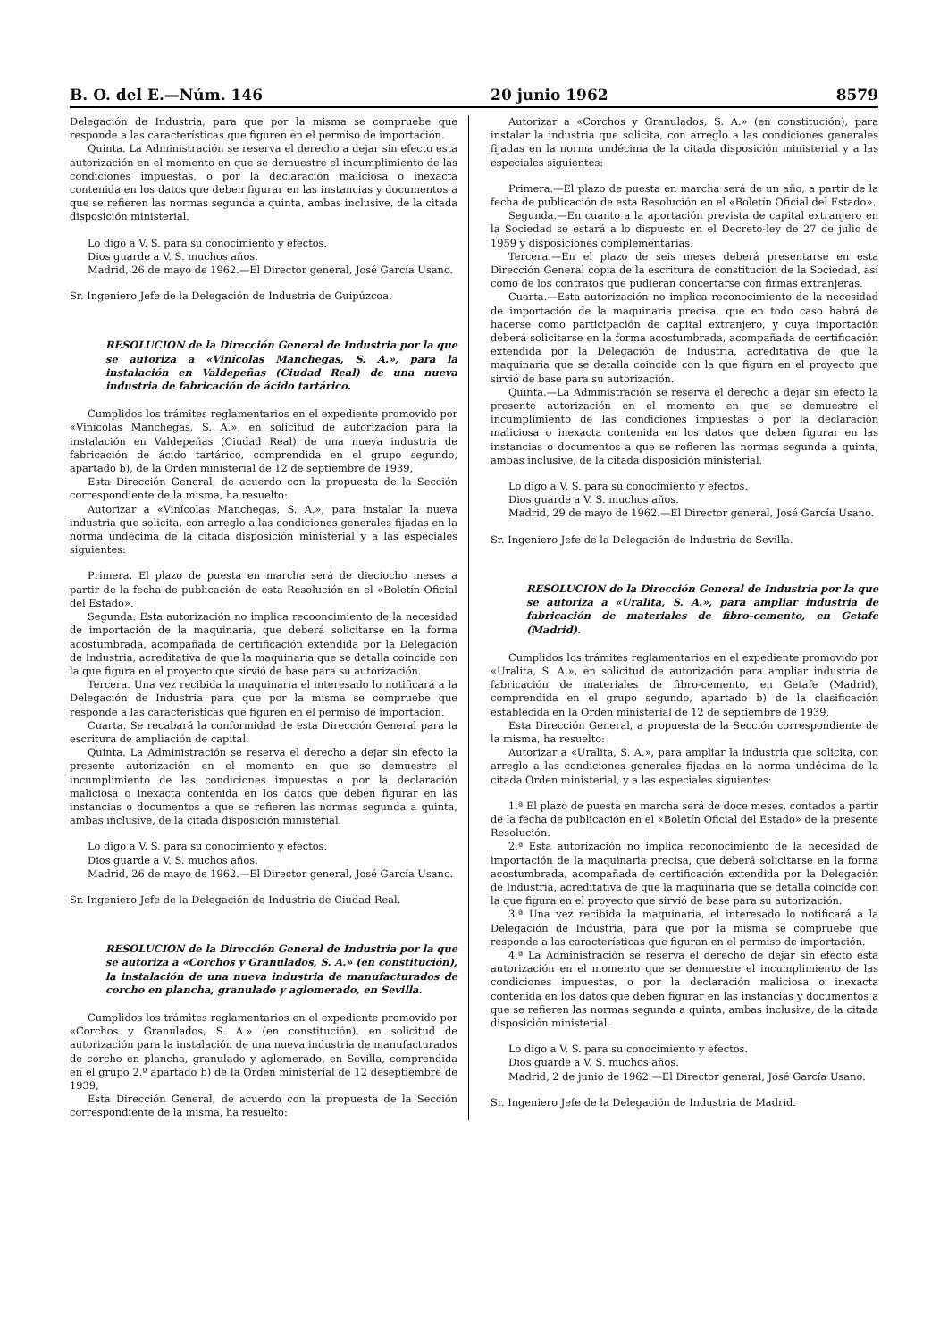B. O. del E.—Núm. 146 20 junio 1962 8579
Delegación de Industria, para que por la misma se compruebe que responde a las características que figuren en el permiso de importación.
Quinta. La Administración se reserva el derecho a dejar sin efecto esta autorización en el momento en que se demuestre el incumplimiento de las condiciones impuestas, o por la declaración maliciosa o inexacta contenida en los datos que deben figurar en las instancias y documentos a que se refieren las normas segunda a quinta, ambas inclusive, de la citada disposición ministerial.
Lo digo a V. S. para su conocimiento y efectos.
Dios guarde a V. S. muchos años.
Madrid, 26 de mayo de 1962.—El Director general, José García Usano.
Sr. Ingeniero Jefe de la Delegación de Industria de Guipúzcoa.
RESOLUCION de la Dirección General de Industria por la que se autoriza a «Vinícolas Manchegas, S. A.», para la instalación en Valdepeñas (Ciudad Real) de una nueva industria de fabricación de ácido tartárico.
Cumplidos los trámites reglamentarios en el expediente promovido por «Vinícolas Manchegas, S. A.», en solicitud de autorización para la instalación en Valdepeñas (Ciudad Real) de una nueva industria de fabricación de ácido tartárico, comprendida en el grupo segundo, apartado b), de la Orden ministerial de 12 de septiembre de 1939,
Esta Dirección General, de acuerdo con la propuesta de la Sección correspondiente de la misma, ha resuelto:
Autorizar a «Vinícolas Manchegas, S. A.», para instalar la nueva industria que solicita, con arreglo a las condiciones generales fijadas en la norma undécima de la citada disposición ministerial y a las especiales siguientes:
Primera. El plazo de puesta en marcha será de dieciocho meses a partir de la fecha de publicación de esta Resolución en el «Boletín Oficial del Estado».
Segunda. Esta autorización no implica recooncimiento de la necesidad de importación de la maquinaria, que deberá solicitarse en la forma acostumbrada, acompañada de certificación extendida por la Delegación de Industria, acreditativa de que la maquinaria que se detalla coincide con la que figura en el proyecto que sirvió de base para su autorización.
Tercera. Una vez recibida la maquinaria el interesado lo notificará a la Delegación de Industria para que por la misma se compruebe que responde a las características que figuren en el permiso de importación.
Cuarta. Se recabará la conformidad de esta Dirección General para la escritura de ampliación de capital.
Quinta. La Administración se reserva el derecho a dejar sin efecto la presente autorización en el momento en que se demuestre el incumplimiento de las condiciones impuestas o por la declaración maliciosa o inexacta contenida en los datos que deben figurar en las instancias o documentos a que se refieren las normas segunda a quinta, ambas inclusive, de la citada disposición ministerial.
Lo digo a V. S. para su conocimiento y efectos.
Dios guarde a V. S. muchos años.
Madrid, 26 de mayo de 1962.—El Director general, José García Usano.
Sr. Ingeniero Jefe de la Delegación de Industria de Ciudad Real.
RESOLUCION de la Dirección General de Industria por la que se autoriza a «Corchos y Granulados, S. A.» (en constitución), la instalación de una nueva industria de manufacturados de corcho en plancha, granulado y aglomerado, en Sevilla.
Cumplidos los trámites reglamentarios en el expediente promovido por «Corchos y Granulados, S. A.» (en constitución), en solicitud de autorización para la instalación de una nueva industria de manufacturados de corcho en plancha, granulado y aglomerado, en Sevilla, comprendida en el grupo 2.º apartado b) de la Orden ministerial de 12 deseptiembre de 1939,
Esta Dirección General, de acuerdo con la propuesta de la Sección correspondiente de la misma, ha resuelto:
Autorizar a «Corchos y Granulados, S. A.» (en constitución), para instalar la industria que solicita, con arreglo a las condiciones generales fijadas en la norma undécima de la citada disposición ministerial y a las especiales siguientes:
Primera.—El plazo de puesta en marcha será de un año, a partir de la fecha de publicación de esta Resolución en el «Boletín Oficial del Estado».
Segunda.—En cuanto a la aportación prevista de capital extranjero en la Sociedad se estará a lo dispuesto en el Decreto-ley de 27 de julio de 1959 y disposiciones complementarias.
Tercera.—En el plazo de seis meses deberá presentarse en esta Dirección General copia de la escritura de constitución de la Sociedad, así como de los contratos que pudieran concertarse con firmas extranjeras.
Cuarta.—Esta autorización no implica reconocimiento de la necesidad de importación de la maquinaria precisa, que en todo caso habrá de hacerse como participación de capital extranjero, y cuya importación deberá solicitarse en la forma acostumbrada, acompañada de certificación extendida por la Delegación de Industria, acreditativa de que la maquinaria que se detalla coincide con la que figura en el proyecto que sirvió de base para su autorización.
Quinta.—La Administración se reserva el derecho a dejar sin efecto la presente autorización en el momento en que se demuestre el incumplimiento de las condiciones impuestas o por la declaración maliciosa o inexacta contenida en los datos que deben figurar en las instancias o documentos a que se refieren las normas segunda a quinta, ambas inclusive, de la citada disposición ministerial.
Lo digo a V. S. para su conocimiento y efectos.
Dios guarde a V. S. muchos años.
Madrid, 29 de mayo de 1962.—El Director general, José García Usano.
Sr. Ingeniero Jefe de la Delegación de Industria de Sevilla.
RESOLUCION de la Dirección General de Industria por la que se autoriza a «Uralita, S. A.», para ampliar industria de fabricación de materiales de fibro-cemento, en Getafe (Madrid).
Cumplidos los trámites reglamentarios en el expediente promovido por «Uralita, S. A.», en solicitud de autorización para ampliar industria de fabricación de materiales de fibro-cemento, en Getafe (Madrid), comprendida en el grupo segundo, apartado b) de la clasificación establecida en la Orden ministerial de 12 de septiembre de 1939,
Esta Dirección General, a propuesta de la Sección correspondiente de la misma, ha resuelto:
Autorizar a «Uralita, S. A.», para ampliar la industria que solicita, con arreglo a las condiciones generales fijadas en la norma undécima de la citada Orden ministerial, y a las especiales siguientes:
1.ª El plazo de puesta en marcha será de doce meses, contados a partir de la fecha de publicación en el «Boletín Oficial del Estado» de la presente Resolución.
2.ª Esta autorización no implica reconocimiento de la necesidad de importación de la maquinaria precisa, que deberá solicitarse en la forma acostumbrada, acompañada de certificación extendida por la Delegación de Industria, acreditativa de que la maquinaria que se detalla coincide con la que figura en el proyecto que sirvió de base para su autorización.
3.ª Una vez recibida la maquinaria, el interesado lo notificará a la Delegación de Industria, para que por la misma se compruebe que responde a las características que figuran en el permiso de importación.
4.ª La Administración se reserva el derecho de dejar sin efecto esta autorización en el momento que se demuestre el incumplimiento de las condiciones impuestas, o por la declaración maliciosa o inexacta contenida en los datos que deben figurar en las instancias y documentos a que se refieren las normas segunda a quinta, ambas inclusive, de la citada disposición ministerial.
Lo digo a V. S. para su conocimiento y efectos.
Dios guarde a V. S. muchos años.
Madrid, 2 de junio de 1962.—El Director general, José García Usano.
Sr. Ingeniero Jefe de la Delegación de Industria de Madrid.